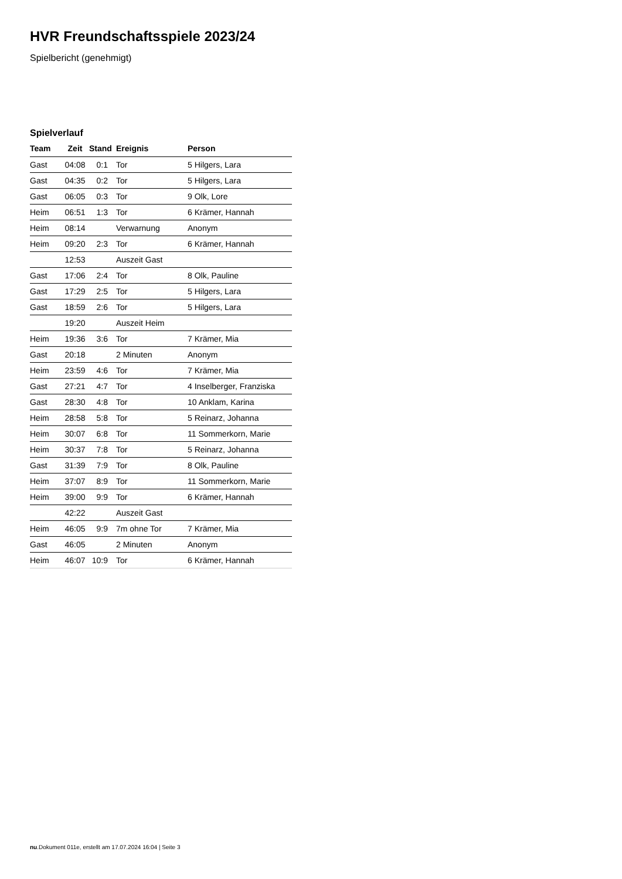HVR Freundschaftsspiele 2023/24
Spielbericht (genehmigt)
Spielverlauf
| Team | Zeit | Stand | Ereignis | Person |
| --- | --- | --- | --- | --- |
| Gast | 04:08 | 0:1 | Tor | 5 Hilgers, Lara |
| Gast | 04:35 | 0:2 | Tor | 5 Hilgers, Lara |
| Gast | 06:05 | 0:3 | Tor | 9 Olk, Lore |
| Heim | 06:51 | 1:3 | Tor | 6 Krämer, Hannah |
| Heim | 08:14 | | Verwarnung | Anonym |
| Heim | 09:20 | 2:3 | Tor | 6 Krämer, Hannah |
| | 12:53 | | Auszeit Gast | |
| Gast | 17:06 | 2:4 | Tor | 8 Olk, Pauline |
| Gast | 17:29 | 2:5 | Tor | 5 Hilgers, Lara |
| Gast | 18:59 | 2:6 | Tor | 5 Hilgers, Lara |
| | 19:20 | | Auszeit Heim | |
| Heim | 19:36 | 3:6 | Tor | 7 Krämer, Mia |
| Gast | 20:18 | | 2 Minuten | Anonym |
| Heim | 23:59 | 4:6 | Tor | 7 Krämer, Mia |
| Gast | 27:21 | 4:7 | Tor | 4 Inselberger, Franziska |
| Gast | 28:30 | 4:8 | Tor | 10 Anklam, Karina |
| Heim | 28:58 | 5:8 | Tor | 5 Reinarz, Johanna |
| Heim | 30:07 | 6:8 | Tor | 11 Sommerkorn, Marie |
| Heim | 30:37 | 7:8 | Tor | 5 Reinarz, Johanna |
| Gast | 31:39 | 7:9 | Tor | 8 Olk, Pauline |
| Heim | 37:07 | 8:9 | Tor | 11 Sommerkorn, Marie |
| Heim | 39:00 | 9:9 | Tor | 6 Krämer, Hannah |
| | 42:22 | | Auszeit Gast | |
| Heim | 46:05 | 9:9 | 7m ohne Tor | 7 Krämer, Mia |
| Gast | 46:05 | | 2 Minuten | Anonym |
| Heim | 46:07 | 10:9 | Tor | 6 Krämer, Hannah |
nu.Dokument 011e, erstellt am 17.07.2024 16:04 | Seite 3